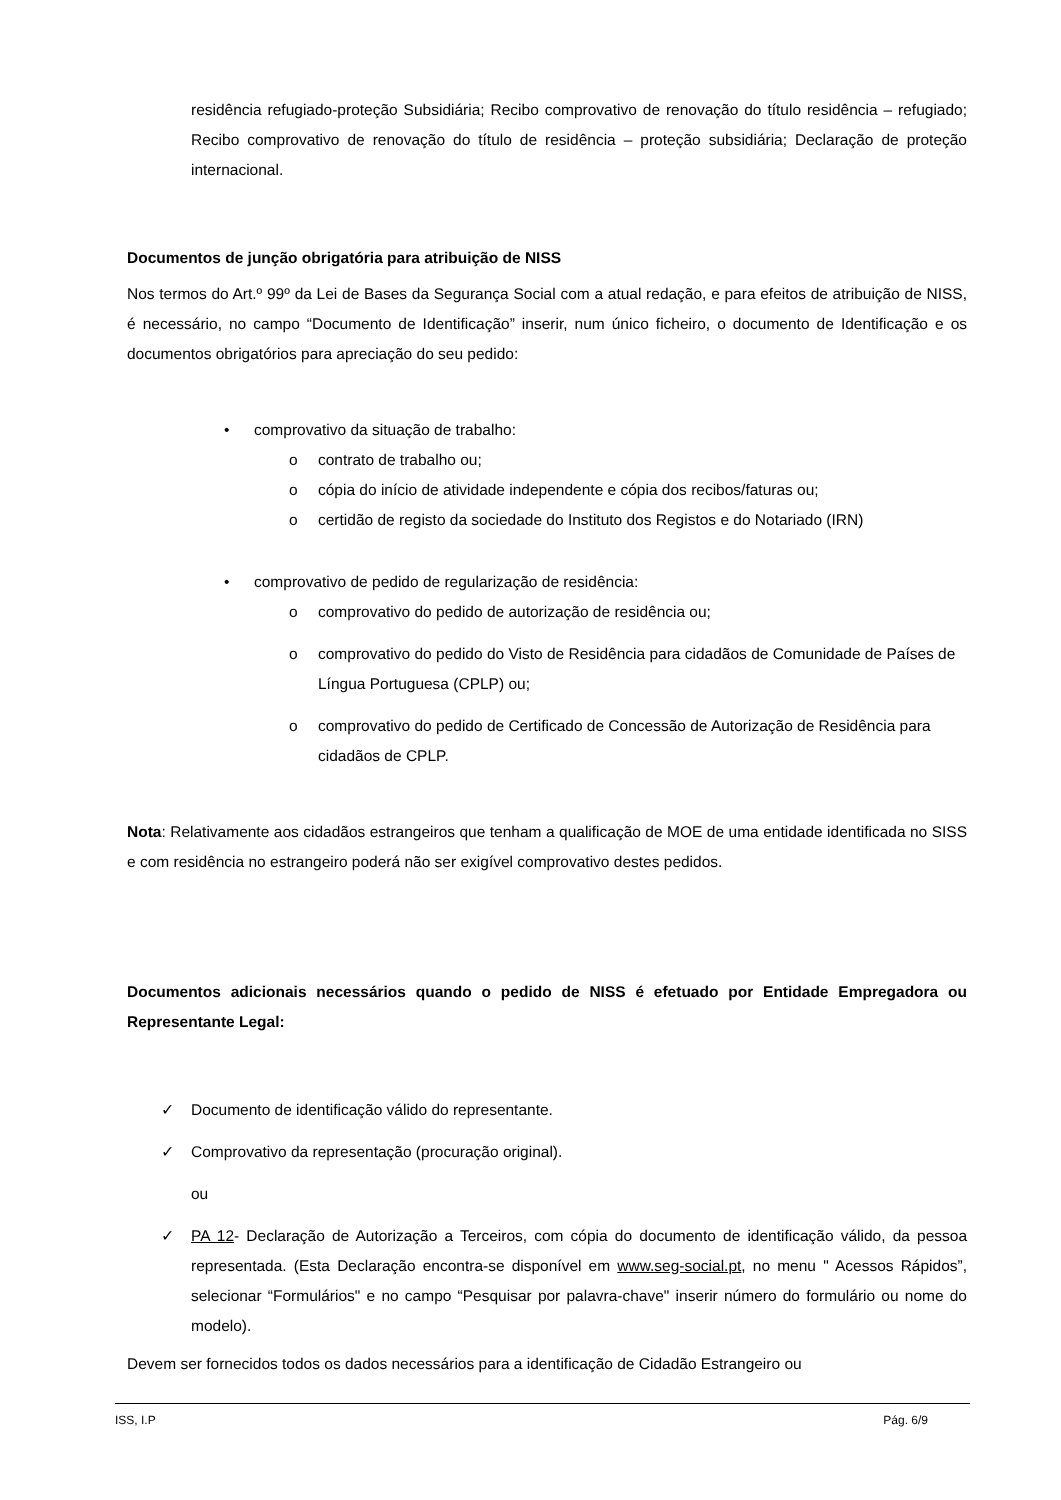residência refugiado-proteção Subsidiária; Recibo comprovativo de renovação do título residência – refugiado; Recibo comprovativo de renovação do título de residência – proteção subsidiária; Declaração de proteção internacional.
Documentos de junção obrigatória para atribuição de NISS
Nos termos do Art.º 99º da Lei de Bases da Segurança Social com a atual redação, e para efeitos de atribuição de NISS, é necessário, no campo “Documento de Identificação” inserir, num único ficheiro, o documento de Identificação e os documentos obrigatórios para apreciação do seu pedido:
• comprovativo da situação de trabalho:
o contrato de trabalho ou;
o cópia do início de atividade independente e cópia dos recibos/faturas ou;
o certidão de registo da sociedade do Instituto dos Registos e do Notariado (IRN)
• comprovativo de pedido de regularização de residência:
o comprovativo do pedido de autorização de residência ou;
o comprovativo do pedido do Visto de Residência para cidadãos de Comunidade de Países de Língua Portuguesa (CPLP) ou;
o comprovativo do pedido de Certificado de Concessão de Autorização de Residência para cidadãos de CPLP.
Nota: Relativamente aos cidadãos estrangeiros que tenham a qualificação de MOE de uma entidade identificada no SISS e com residência no estrangeiro poderá não ser exigível comprovativo destes pedidos.
Documentos adicionais necessários quando o pedido de NISS é efetuado por Entidade Empregadora ou Representante Legal:
✓ Documento de identificação válido do representante.
✓ Comprovativo da representação (procuração original).
ou
✓ PA 12- Declaração de Autorização a Terceiros, com cópia do documento de identificação válido, da pessoa representada. (Esta Declaração encontra-se disponível em www.seg-social.pt, no menu " Acessos Rápidos”, selecionar “Formulários" e no campo “Pesquisar por palavra-chave" inserir número do formulário ou nome do modelo).
Devem ser fornecidos todos os dados necessários para a identificação de Cidadão Estrangeiro ou
ISS, I.P Pág. 6/9